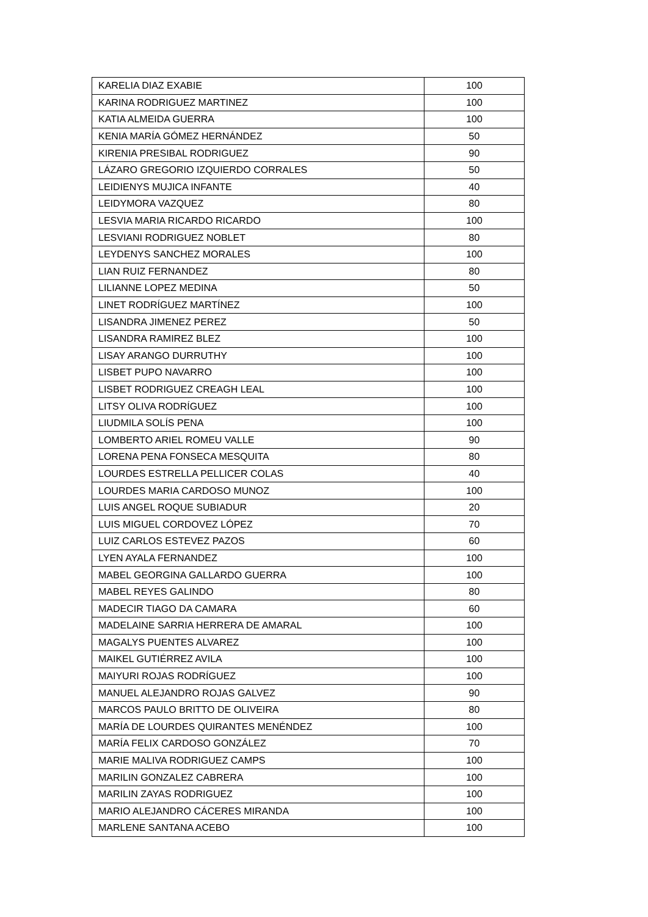| KARELIA DIAZ EXABIE | 100 |
| KARINA RODRIGUEZ MARTINEZ | 100 |
| KATIA ALMEIDA GUERRA | 100 |
| KENIA MARÍA GÓMEZ HERNÁNDEZ | 50 |
| KIRENIA PRESIBAL RODRIGUEZ | 90 |
| LÁZARO GREGORIO IZQUIERDO CORRALES | 50 |
| LEIDIENYS MUJICA INFANTE | 40 |
| LEIDYMORA VAZQUEZ | 80 |
| LESVIA MARIA RICARDO RICARDO | 100 |
| LESVIANI RODRIGUEZ NOBLET | 80 |
| LEYDENYS SANCHEZ MORALES | 100 |
| LIAN RUIZ FERNANDEZ | 80 |
| LILIANNE LOPEZ MEDINA | 50 |
| LINET RODRÍGUEZ MARTÍNEZ | 100 |
| LISANDRA JIMENEZ PEREZ | 50 |
| LISANDRA RAMIREZ BLEZ | 100 |
| LISAY ARANGO DURRUTHY | 100 |
| LISBET PUPO NAVARRO | 100 |
| LISBET RODRIGUEZ CREAGH LEAL | 100 |
| LITSY OLIVA RODRÍGUEZ | 100 |
| LIUDMILA SOLÍS PENA | 100 |
| LOMBERTO ARIEL ROMEU VALLE | 90 |
| LORENA PENA FONSECA MESQUITA | 80 |
| LOURDES ESTRELLA PELLICER COLAS | 40 |
| LOURDES MARIA CARDOSO MUNOZ | 100 |
| LUIS ANGEL ROQUE SUBIADUR | 20 |
| LUIS MIGUEL CORDOVEZ LÓPEZ | 70 |
| LUIZ CARLOS ESTEVEZ PAZOS | 60 |
| LYEN AYALA FERNANDEZ | 100 |
| MABEL GEORGINA GALLARDO GUERRA | 100 |
| MABEL REYES GALINDO | 80 |
| MADECIR TIAGO DA CAMARA | 60 |
| MADELAINE SARRIA HERRERA DE AMARAL | 100 |
| MAGALYS PUENTES ALVAREZ | 100 |
| MAIKEL GUTIÉRREZ AVILA | 100 |
| MAIYURI ROJAS RODRÍGUEZ | 100 |
| MANUEL ALEJANDRO ROJAS GALVEZ | 90 |
| MARCOS PAULO BRITTO DE OLIVEIRA | 80 |
| MARÍA DE LOURDES QUIRANTES MENÉNDEZ | 100 |
| MARÍA FELIX CARDOSO GONZÁLEZ | 70 |
| MARIE MALIVA RODRIGUEZ CAMPS | 100 |
| MARILIN GONZALEZ CABRERA | 100 |
| MARILIN ZAYAS RODRIGUEZ | 100 |
| MARIO ALEJANDRO CÁCERES MIRANDA | 100 |
| MARLENE SANTANA ACEBO | 100 |